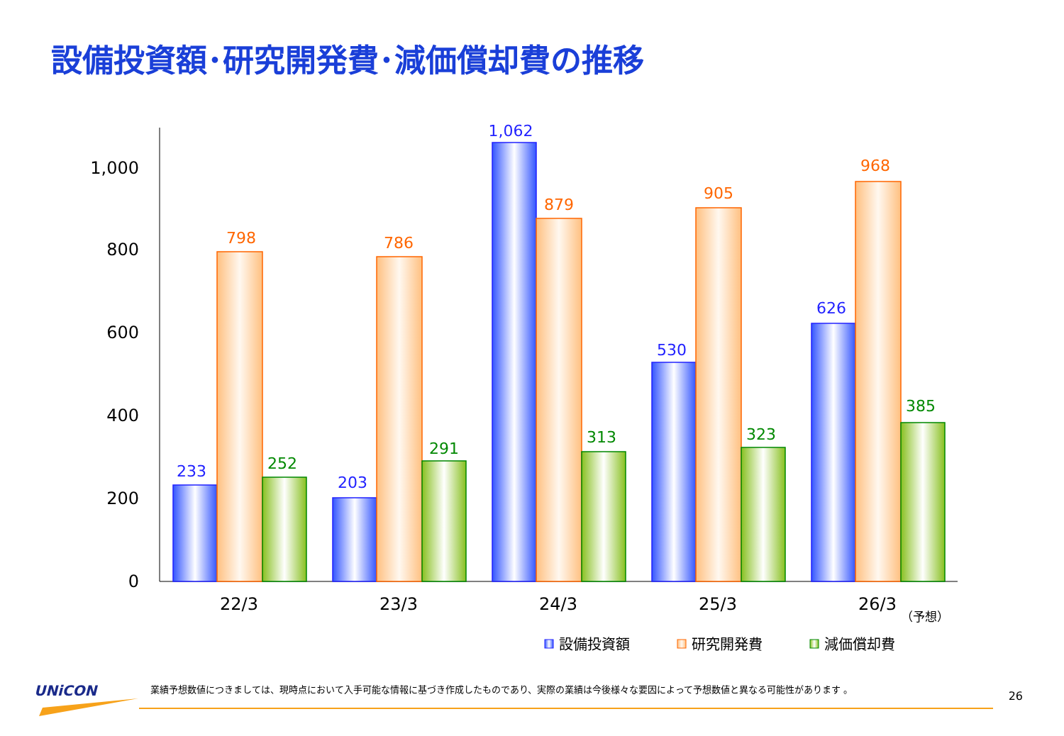設備投資額･研究開発費･減価償却費の推移
0
200
400
600
800
1,000
22/3
23/3
24/3
25/3
26/3
（予想）
233
798
252
203
786
291
1,062
879
313
530
905
323
626
968
385
設備投資額
研究開発費
減価償却費
UNiCON
業績予想数値につきましては、現時点において入手可能な情報に基づき作成したものであり、実際の業績は今後様々な要因によって予想数値と異なる可能性があります 。
26